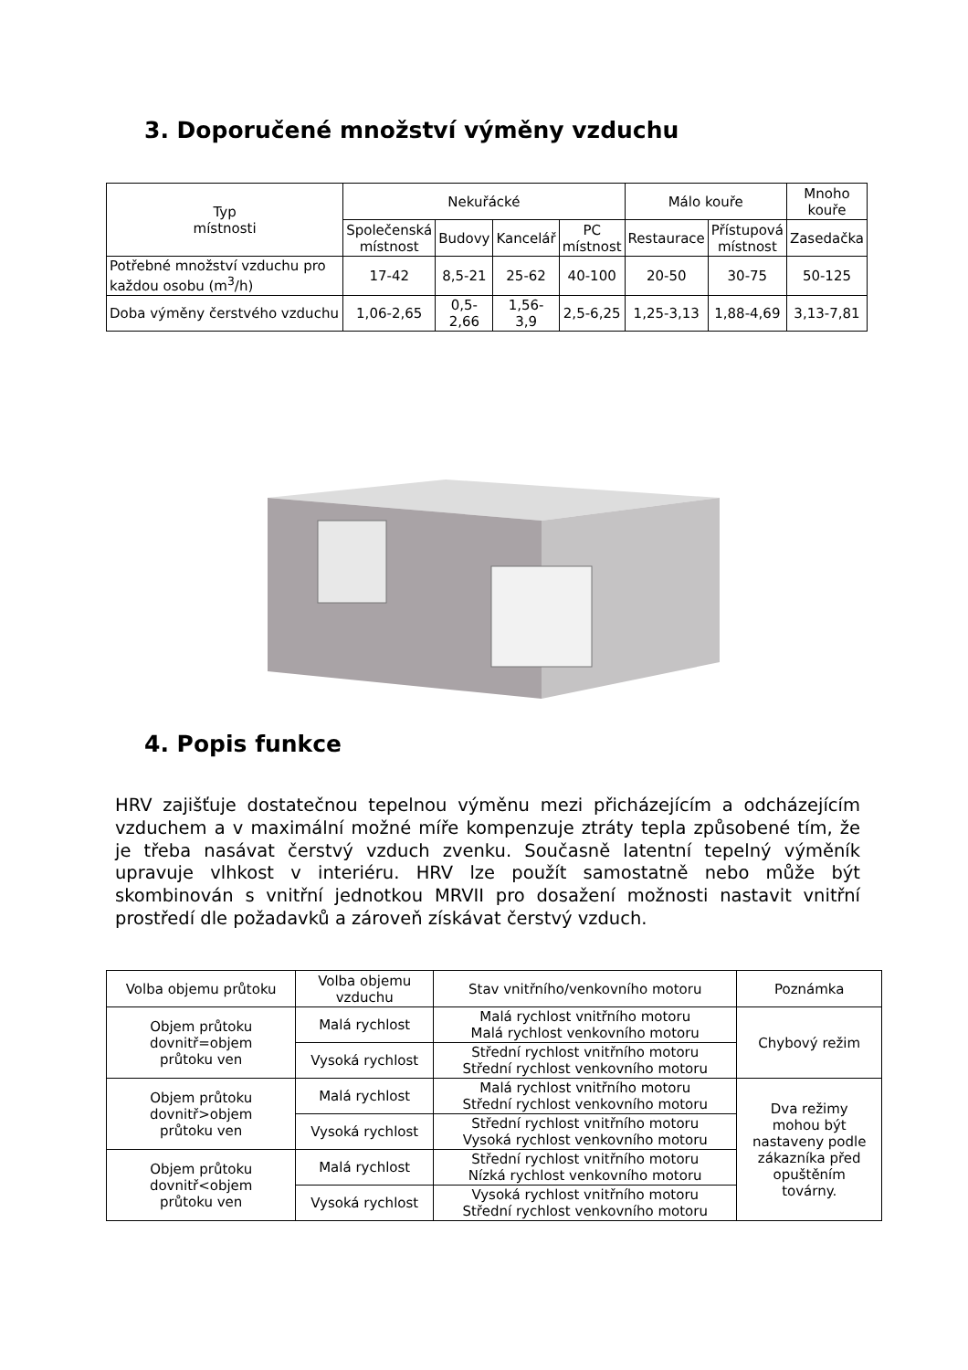3. Doporučené množství výměny vzduchu
| Typ místnosti | Nekuřácké | | | | Málo kouře | | Mnoho kouře |
| --- | --- | --- | --- | --- | --- | --- | --- |
| | Společenská místnost | Budovy | Kancelář | PC místnost | Restaurace | Přístupová místnost | Zasedačka |
| Potřebné množství vzduchu pro každou osobu (m<sup>3</sup>/h) | 17-42 | 8,5-21 | 25-62 | 40-100 | 20-50 | 30-75 | 50-125 |
| Doba výměny čerstvého vzduchu | 1,06-2,65 | 0,5- 2,66 | 1,56- 3,9 | 2,5-6,25 | 1,25-3,13 | 1,88-4,69 | 3,13-7,81 |
4. Popis funkce
HRV zajišťuje dostatečnou tepelnou výměnu mezi přicházejícím a odcházejícím vzduchem a v maximální možné míře kompenzuje ztráty tepla způsobené tím, že je třeba nasávat čerstvý vzduch zvenku. Současně latentní tepelný výměník upravuje vlhkost v interiéru. HRV lze použít samostatně nebo může být skombinován s vnitřní jednotkou MRVII pro dosažení možnosti nastavit vnitřní prostředí dle požadavků a zároveň získávat čerstvý vzduch.
| Volba objemu průtoku | Volba objemu vzduchu | Stav vnitřního/venkovního motoru | Poznámka |
| --- | --- | --- | --- |
| Objem průtoku dovnitř=objem průtoku ven | Malá rychlost | Malá rychlost vnitřního motoru Malá rychlost venkovního motoru | Chybový režim |
| | Vysoká rychlost | Střední rychlost vnitřního motoru Střední rychlost venkovního motoru | |
| Objem průtoku dovnitř>objem průtoku ven | Malá rychlost | Malá rychlost vnitřního motoru Střední rychlost venkovního motoru | Dva režimy mohou být nastaveny podle zákazníka před opuštěním továrny. |
| | Vysoká rychlost | Střední rychlost vnitřního motoru Vysoká rychlost venkovního motoru | |
| Objem průtoku dovnitř<objem průtoku ven | Malá rychlost | Střední rychlost vnitřního motoru Nízká rychlost venkovního motoru | |
| | Vysoká rychlost | Vysoká rychlost vnitřního motoru Střední rychlost venkovního motoru | |